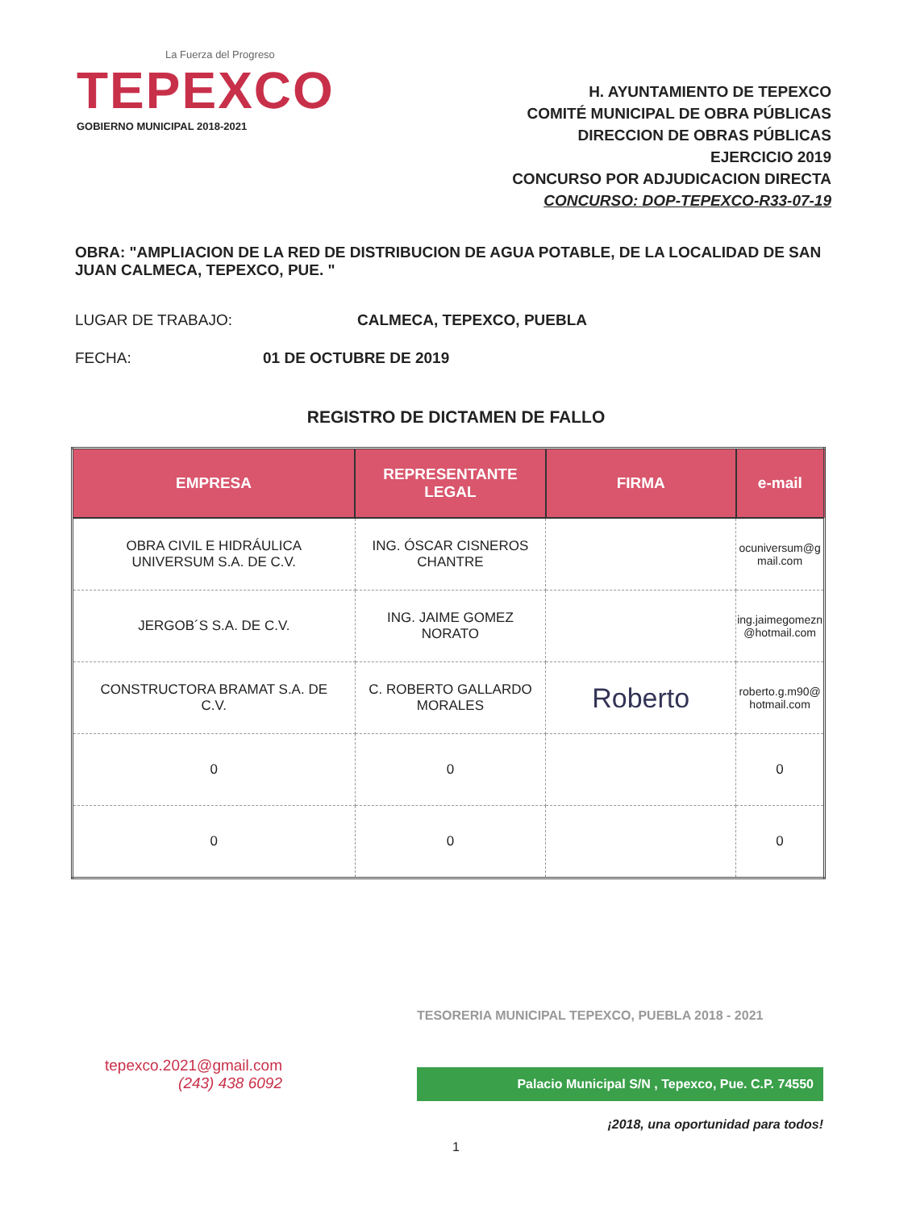La Fuerza del Progreso
TEPEXCO
GOBIERNO MUNICIPAL 2018-2021
H. AYUNTAMIENTO DE TEPEXCO
COMITÉ MUNICIPAL DE OBRA PÚBLICAS
DIRECCION DE OBRAS PÚBLICAS
EJERCICIO 2019
CONCURSO POR ADJUDICACION DIRECTA
CONCURSO: DOP-TEPEXCO-R33-07-19
OBRA: "AMPLIACION DE LA RED DE DISTRIBUCION DE AGUA POTABLE, DE LA LOCALIDAD DE SAN JUAN CALMECA, TEPEXCO, PUE. "
LUGAR DE TRABAJO: CALMECA, TEPEXCO, PUEBLA
FECHA: 01 DE OCTUBRE DE 2019
REGISTRO DE DICTAMEN DE FALLO
| EMPRESA | REPRESENTANTE LEGAL | FIRMA | e-mail |
| --- | --- | --- | --- |
| OBRA CIVIL E HIDRÁULICA UNIVERSUM S.A. DE C.V. | ING. ÓSCAR CISNEROS CHANTRE | | ocuniversum@g mail.com |
| JERGOB´S S.A. DE C.V. | ING. JAIME GOMEZ NORATO | | ing.jaimegomezn @hotmail.com |
| CONSTRUCTORA BRAMAT S.A. DE C.V. | C. ROBERTO GALLARDO MORALES | Roberto | roberto.g.m90@ hotmail.com |
| 0 | 0 | | 0 |
| 0 | 0 | | 0 |
tepexco.2021@gmail.com
(243) 438 6092
TESORERIA MUNICIPAL TEPEXCO, PUEBLA 2018 - 2021
Palacio Municipal S/N , Tepexco, Pue. C.P. 74550
¡2018, una oportunidad para todos!
1